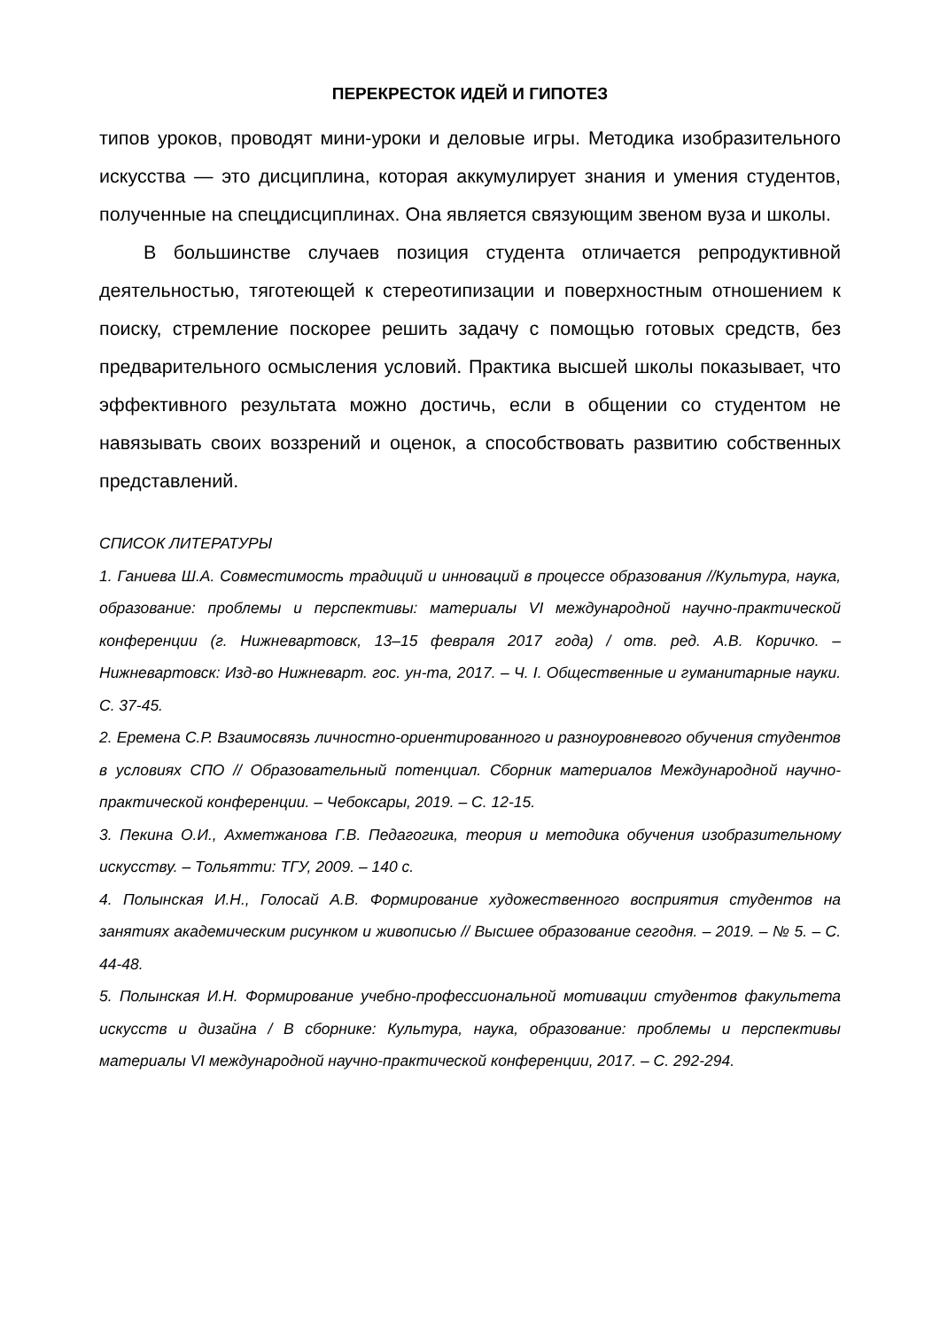ПЕРЕКРЕСТОК ИДЕЙ И ГИПОТЕЗ
типов уроков, проводят мини-уроки и деловые игры. Методика изобразительного искусства — это дисциплина, которая аккумулирует знания и умения студентов, полученные на спецдисциплинах. Она является связующим звеном вуза и школы.
В большинстве случаев позиция студента отличается репродуктивной деятельностью, тяготеющей к стереотипизации и поверхностным отношением к поиску, стремление поскорее решить задачу с помощью готовых средств, без предварительного осмысления условий. Практика высшей школы показывает, что эффективного результата можно достичь, если в общении со студентом не навязывать своих воззрений и оценок, а способствовать развитию собственных представлений.
СПИСОК ЛИТЕРАТУРЫ
1. Ганиева Ш.А. Совместимость традиций и инноваций в процессе образования //Культура, наука, образование: проблемы и перспективы: материалы VI международной научно-практической конференции (г. Нижневартовск, 13–15 февраля 2017 года) / отв. ред. А.В. Коричко. – Нижневартовск: Изд-во Нижневарт. гос. ун-та, 2017. – Ч. I. Общественные и гуманитарные науки. С. 37-45.
2. Еремена С.Р. Взаимосвязь личностно-ориентированного и разноуровневого обучения студентов в условиях СПО // Образовательный потенциал. Сборник материалов Международной научно-практической конференции. – Чебоксары, 2019. – С. 12-15.
3. Пекина О.И., Ахметжанова Г.В. Педагогика, теория и методика обучения изобразительному искусству. – Тольятти: ТГУ, 2009. – 140 с.
4. Полынская И.Н., Голосай А.В. Формирование художественного восприятия студентов на занятиях академическим рисунком и живописью // Высшее образование сегодня. – 2019. – № 5. – С. 44-48.
5. Полынская И.Н. Формирование учебно-профессиональной мотивации студентов факультета искусств и дизайна / В сборнике: Культура, наука, образование: проблемы и перспективы материалы VI международной научно-практической конференции, 2017. – С. 292-294.